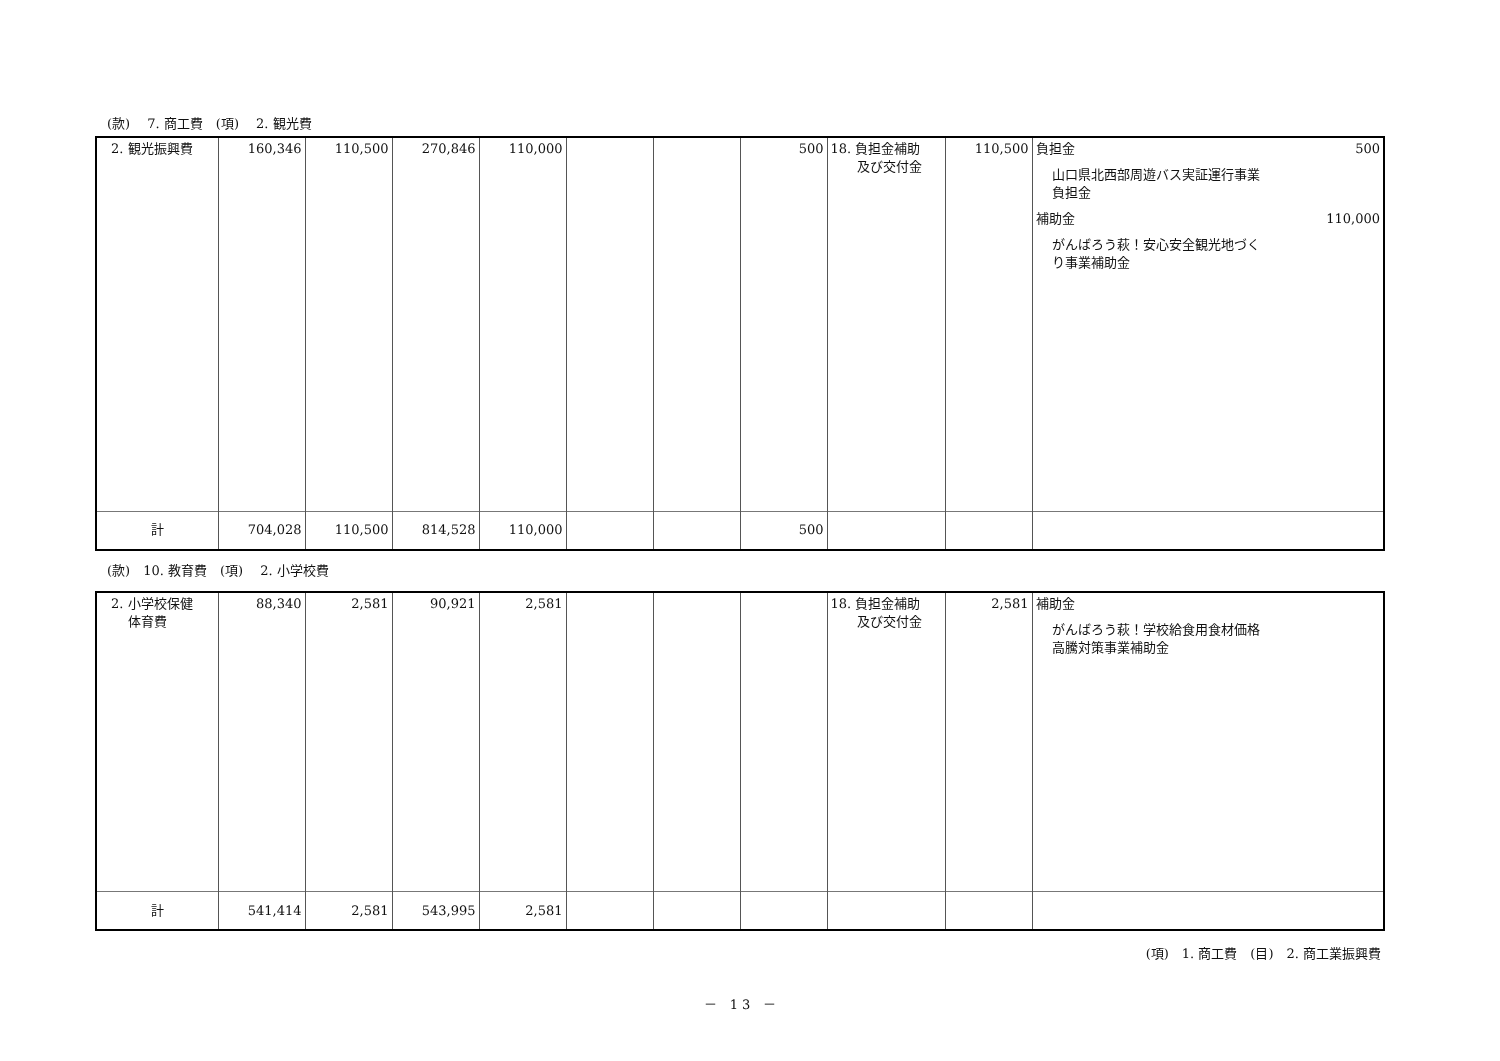(款)　 7. 商工費　(項)　 2. 観光費
| 2. 観光振興費 | 160,346 | 110,500 | 270,846 | 110,000 | | | 500 | 18. 負担金補助 及び交付金 | 110,500 | 負担金 500 山口県北西部周遊バス実証運行事業 負担金 補助金 110,000 がんばろう萩！安心安全観光地づく り事業補助金 |
| 計 | 704,028 | 110,500 | 814,528 | 110,000 | | | 500 | | | |
(款)　10. 教育費　(項)　 2. 小学校費
| 2. 小学校保健 体育費 | 88,340 | 2,581 | 90,921 | 2,581 | | | | 18. 負担金補助 及び交付金 | 2,581 | 補助金 がんばろう萩！学校給食用食材価格 高騰対策事業補助金 |
| 計 | 541,414 | 2,581 | 543,995 | 2,581 | | | | | | |
(項)　1. 商工費　(目)　2. 商工業振興費
－　1 3　－